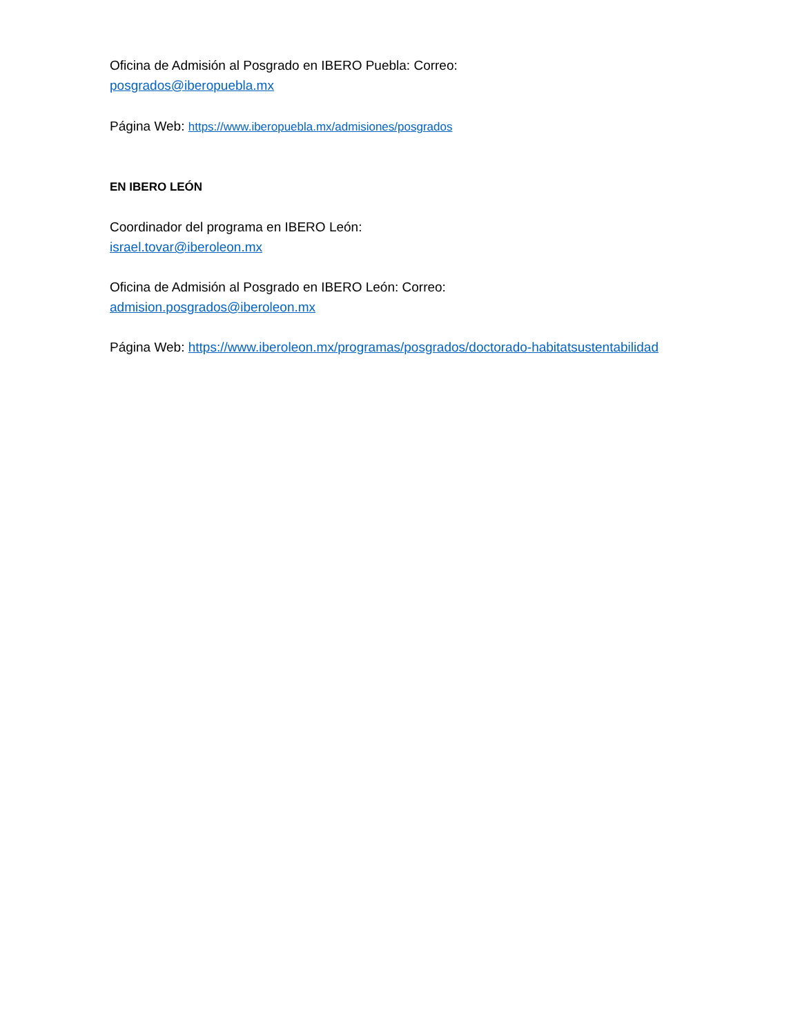Oficina de Admisión al Posgrado en IBERO Puebla: Correo:
posgrados@iberopuebla.mx
Página Web: https://www.iberopuebla.mx/admisiones/posgrados
EN IBERO LEÓN
Coordinador del programa en IBERO León:
israel.tovar@iberoleon.mx
Oficina de Admisión al Posgrado en IBERO León: Correo:
admision.posgrados@iberoleon.mx
Página Web: https://www.iberoleon.mx/programas/posgrados/doctorado-habitatsustentabilidad